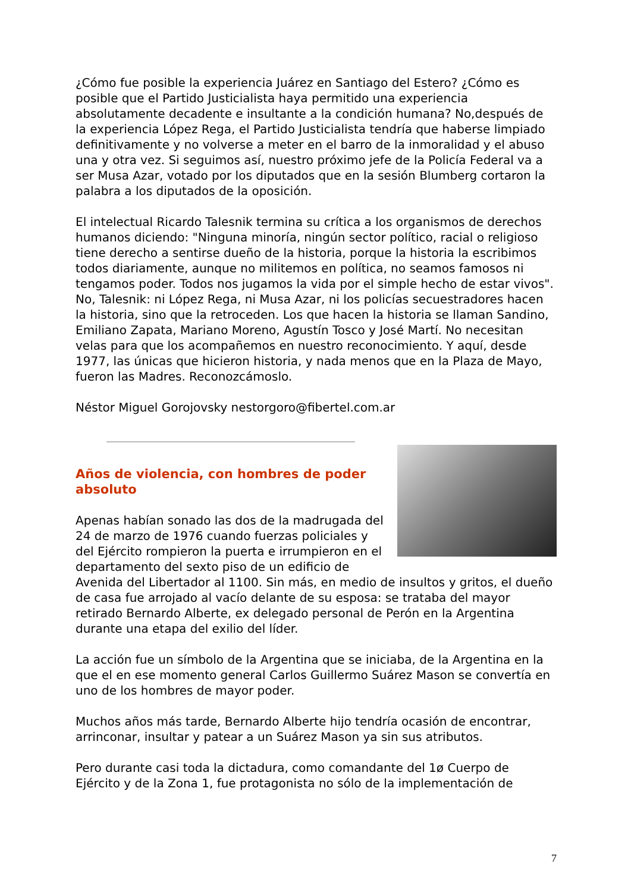¿Cómo fue posible la experiencia Juárez en Santiago del Estero? ¿Cómo es posible que el Partido Justicialista haya permitido una experiencia absolutamente decadente e insultante a la condición humana? No,después de la experiencia López Rega, el Partido Justicialista tendría que haberse limpiado definitivamente y no volverse a meter en el barro de la inmoralidad y el abuso una y otra vez. Si seguimos así, nuestro próximo jefe de la Policía Federal va a ser Musa Azar, votado por los diputados que en la sesión Blumberg cortaron la palabra a los diputados de la oposición.
El intelectual Ricardo Talesnik termina su crítica a los organismos de derechos humanos diciendo: "Ninguna minoría, ningún sector político, racial o religioso tiene derecho a sentirse dueño de la historia, porque la historia la escribimos todos diariamente, aunque no militemos en política, no seamos famosos ni tengamos poder. Todos nos jugamos la vida por el simple hecho de estar vivos". No, Talesnik: ni López Rega, ni Musa Azar, ni los policías secuestradores hacen la historia, sino que la retroceden. Los que hacen la historia se llaman Sandino, Emiliano Zapata, Mariano Moreno, Agustín Tosco y José Martí. No necesitan velas para que los acompañemos en nuestro reconocimiento. Y aquí, desde 1977, las únicas que hicieron historia, y nada menos que en la Plaza de Mayo, fueron las Madres. Reconozcámoslo.
Néstor Miguel Gorojovsky nestorgoro@fibertel.com.ar
Años de violencia, con hombres de poder absoluto
Apenas habían sonado las dos de la madrugada del 24 de marzo de 1976 cuando fuerzas policiales y del Ejército rompieron la puerta e irrumpieron en el departamento del sexto piso de un edificio de Avenida del Libertador al 1100. Sin más, en medio de insultos y gritos, el dueño de casa fue arrojado al vacío delante de su esposa: se trataba del mayor retirado Bernardo Alberte, ex delegado personal de Perón en la Argentina durante una etapa del exilio del líder.
La acción fue un símbolo de la Argentina que se iniciaba, de la Argentina en la que el en ese momento general Carlos Guillermo Suárez Mason se convertía en uno de los hombres de mayor poder.
Muchos años más tarde, Bernardo Alberte hijo tendría ocasión de encontrar, arrinconar, insultar y patear a un Suárez Mason ya sin sus atributos.
Pero durante casi toda la dictadura, como comandante del 1ø Cuerpo de Ejército y de la Zona 1, fue protagonista no sólo de la implementación de
7